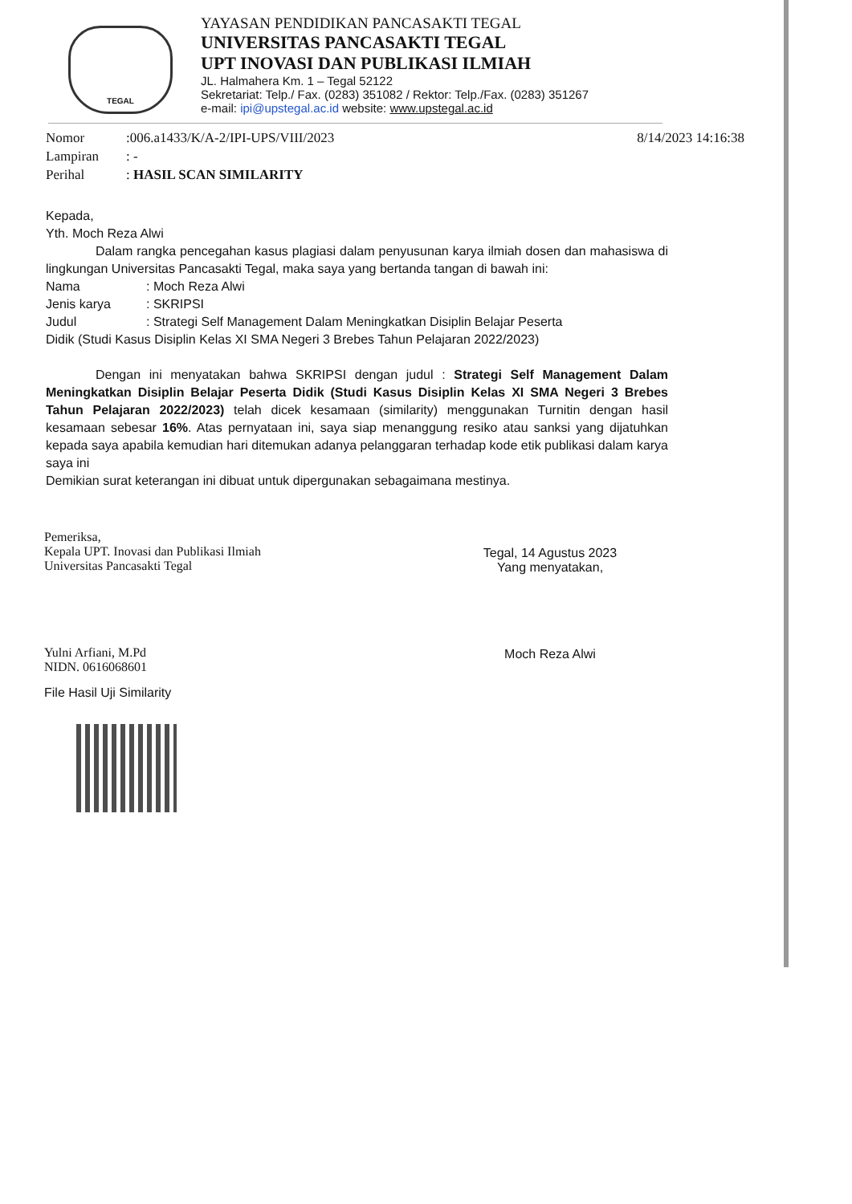TEGAL
YAYASAN PENDIDIKAN PANCASAKTI TEGAL
UNIVERSITAS PANCASAKTI TEGAL
UPT INOVASI DAN PUBLIKASI ILMIAH
JL. Halmahera Km. 1 – Tegal 52122
Sekretariat: Telp./ Fax. (0283) 351082 / Rektor: Telp./Fax. (0283) 351267
e-mail: ipi@upstegal.ac.id website: www.upstegal.ac.id
Nomor:006.a1433/K/A-2/IPI-UPS/VIII/2023 8/14/2023 14:16:38
Lampiran: -
Perihal: HASIL SCAN SIMILARITY
Kepada,
Yth. Moch Reza Alwi
Dalam rangka pencegahan kasus plagiasi dalam penyusunan karya ilmiah dosen dan mahasiswa di lingkungan Universitas Pancasakti Tegal, maka saya yang bertanda tangan di bawah ini:
Nama: Moch Reza Alwi
Jenis karya: SKRIPSI
Judul: Strategi Self Management Dalam Meningkatkan Disiplin Belajar Peserta
Didik (Studi Kasus Disiplin Kelas XI SMA Negeri 3 Brebes Tahun Pelajaran 2022/2023)
Dengan ini menyatakan bahwa SKRIPSI dengan judul : Strategi Self Management Dalam Meningkatkan Disiplin Belajar Peserta Didik (Studi Kasus Disiplin Kelas XI SMA Negeri 3 Brebes Tahun Pelajaran 2022/2023) telah dicek kesamaan (similarity) menggunakan Turnitin dengan hasil kesamaan sebesar 16%. Atas pernyataan ini, saya siap menanggung resiko atau sanksi yang dijatuhkan kepada saya apabila kemudian hari ditemukan adanya pelanggaran terhadap kode etik publikasi dalam karya saya ini
Demikian surat keterangan ini dibuat untuk dipergunakan sebagaimana mestinya.
Pemeriksa,
Kepala UPT. Inovasi dan Publikasi Ilmiah
Universitas Pancasakti Tegal
Yulni Arfiani, M.Pd
NIDN. 0616068601
File Hasil Uji Similarity
Tegal, 14 Agustus 2023
Yang menyatakan,
Moch Reza Alwi